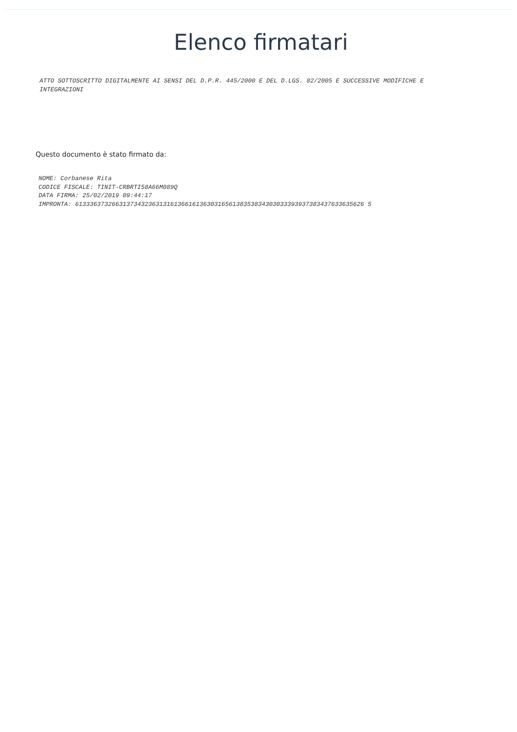Elenco firmatari
ATTO SOTTOSCRITTO DIGITALMENTE AI SENSI DEL D.P.R. 445/2000 E DEL D.LGS. 82/2005 E SUCCESSIVE MODIFICHE E INTEGRAZIONI
Questo documento è stato firmato da:
NOME: Corbanese Rita
CODICE FISCALE: TINIT-CRBRTI58A66M089Q
DATA FIRMA: 25/02/2019 09:44:17
IMPRONTA: 6133363732663137343236313161366161363031656138353834303033393937383437633635626 5